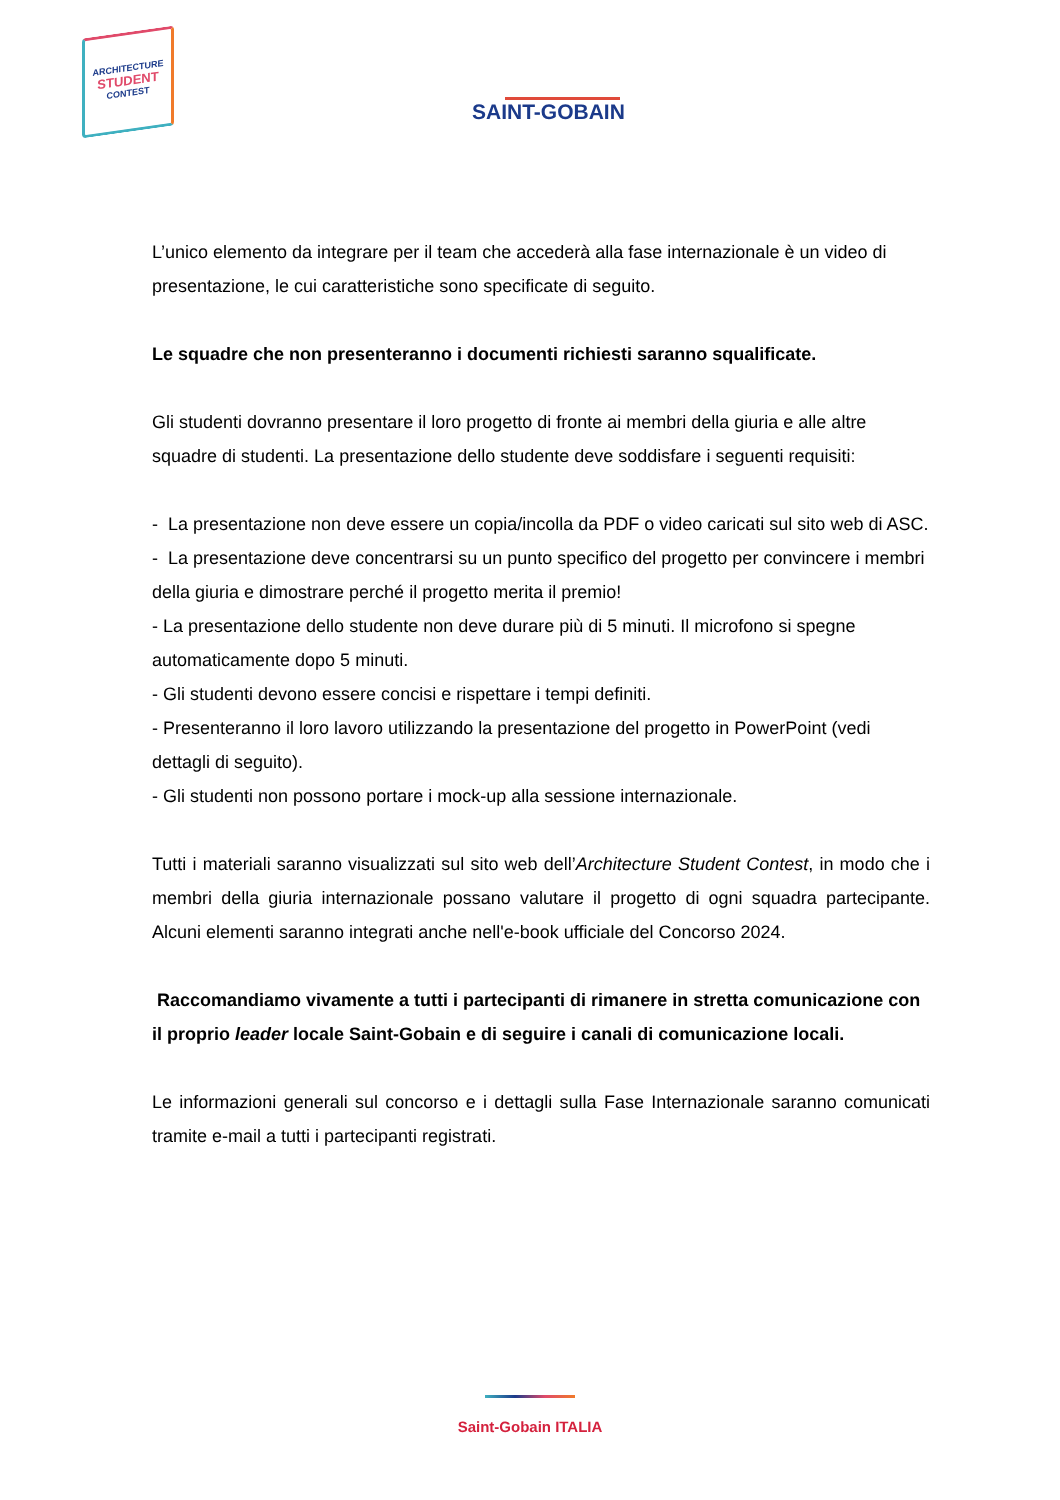ARCHITECTURE
STUDENT
CONTEST
SAINT-GOBAIN
L’unico elemento da integrare per il team che accederà alla fase internazionale è un video di presentazione, le cui caratteristiche sono specificate di seguito.
Le squadre che non presenteranno i documenti richiesti saranno squalificate.
Gli studenti dovranno presentare il loro progetto di fronte ai membri della giuria e alle altre squadre di studenti. La presentazione dello studente deve soddisfare i seguenti requisiti:
- La presentazione non deve essere un copia/incolla da PDF o video caricati sul sito web di ASC.
- La presentazione deve concentrarsi su un punto specifico del progetto per convincere i membri della giuria e dimostrare perché il progetto merita il premio!
- La presentazione dello studente non deve durare più di 5 minuti. Il microfono si spegne automaticamente dopo 5 minuti.
- Gli studenti devono essere concisi e rispettare i tempi definiti.
- Presenteranno il loro lavoro utilizzando la presentazione del progetto in PowerPoint (vedi dettagli di seguito).
- Gli studenti non possono portare i mock-up alla sessione internazionale.
Tutti i materiali saranno visualizzati sul sito web dell’Architecture Student Contest, in modo che i membri della giuria internazionale possano valutare il progetto di ogni squadra partecipante. Alcuni elementi saranno integrati anche nell'e-book ufficiale del Concorso 2024.
Raccomandiamo vivamente a tutti i partecipanti di rimanere in stretta comunicazione con il proprio leader locale Saint-Gobain e di seguire i canali di comunicazione locali.
Le informazioni generali sul concorso e i dettagli sulla Fase Internazionale saranno comunicati tramite e-mail a tutti i partecipanti registrati.
Saint-Gobain ITALIA